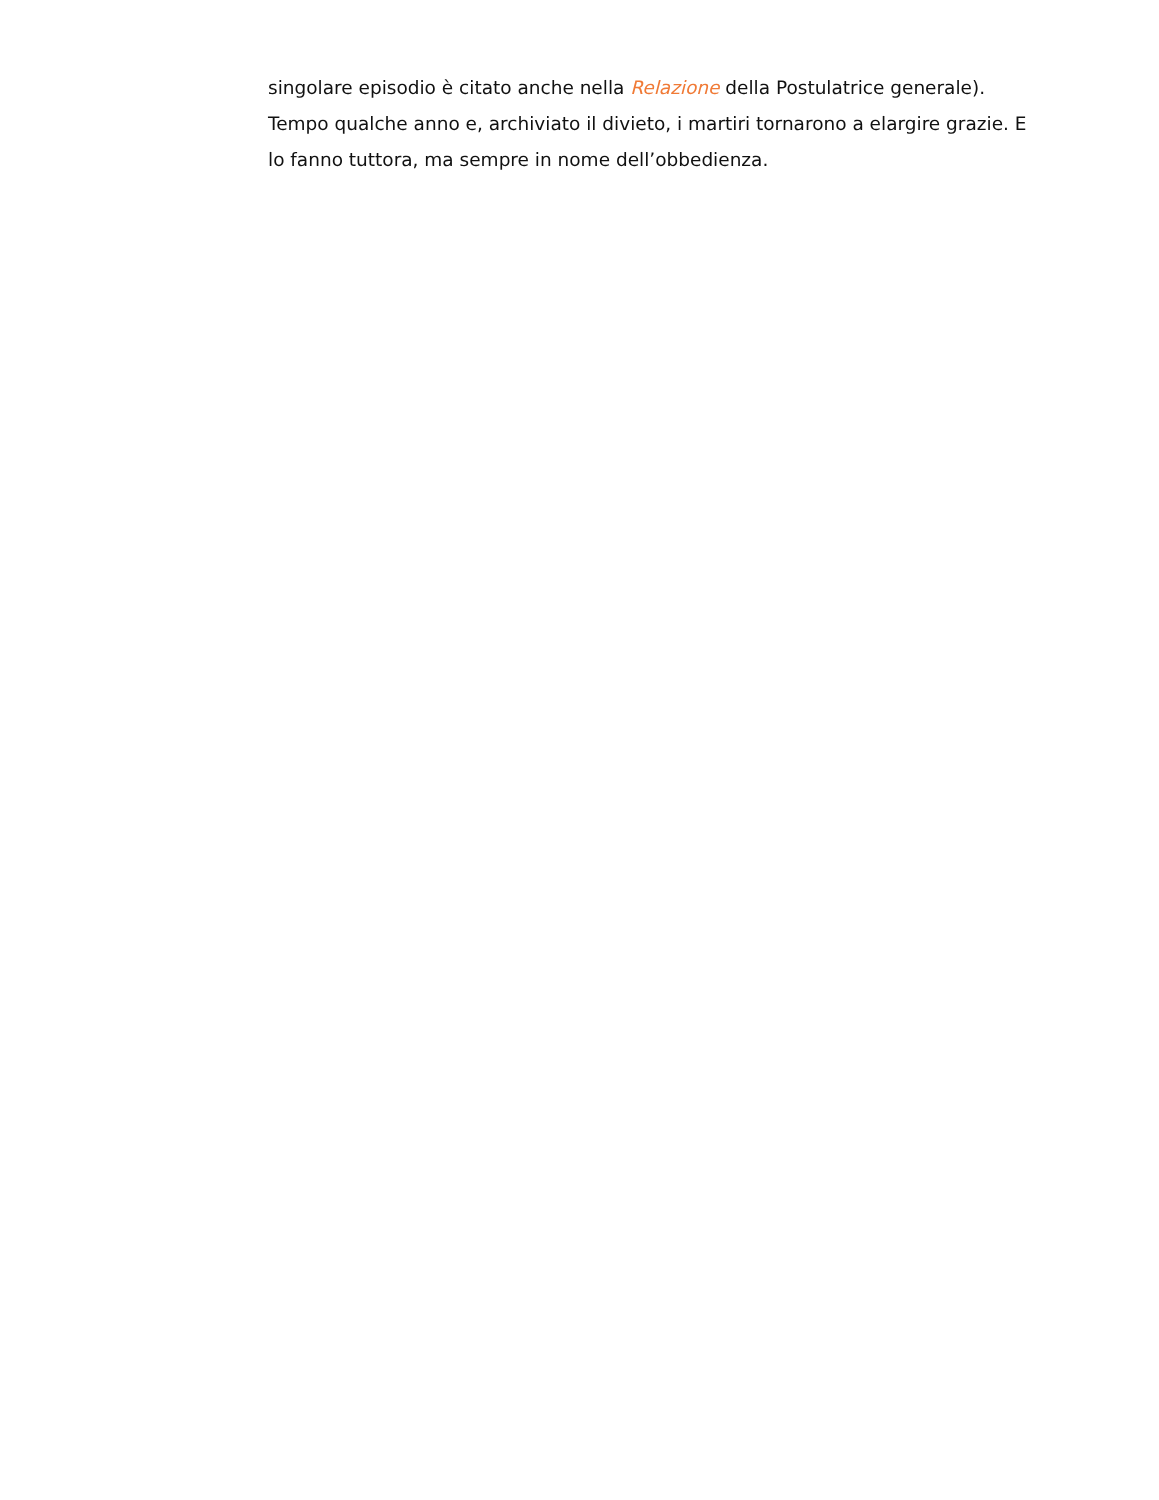singolare episodio è citato anche nella Relazione della Postulatrice generale). Tempo qualche anno e, archiviato il divieto, i martiri tornarono a elargire grazie. E lo fanno tuttora, ma sempre in nome dell’obbedienza.